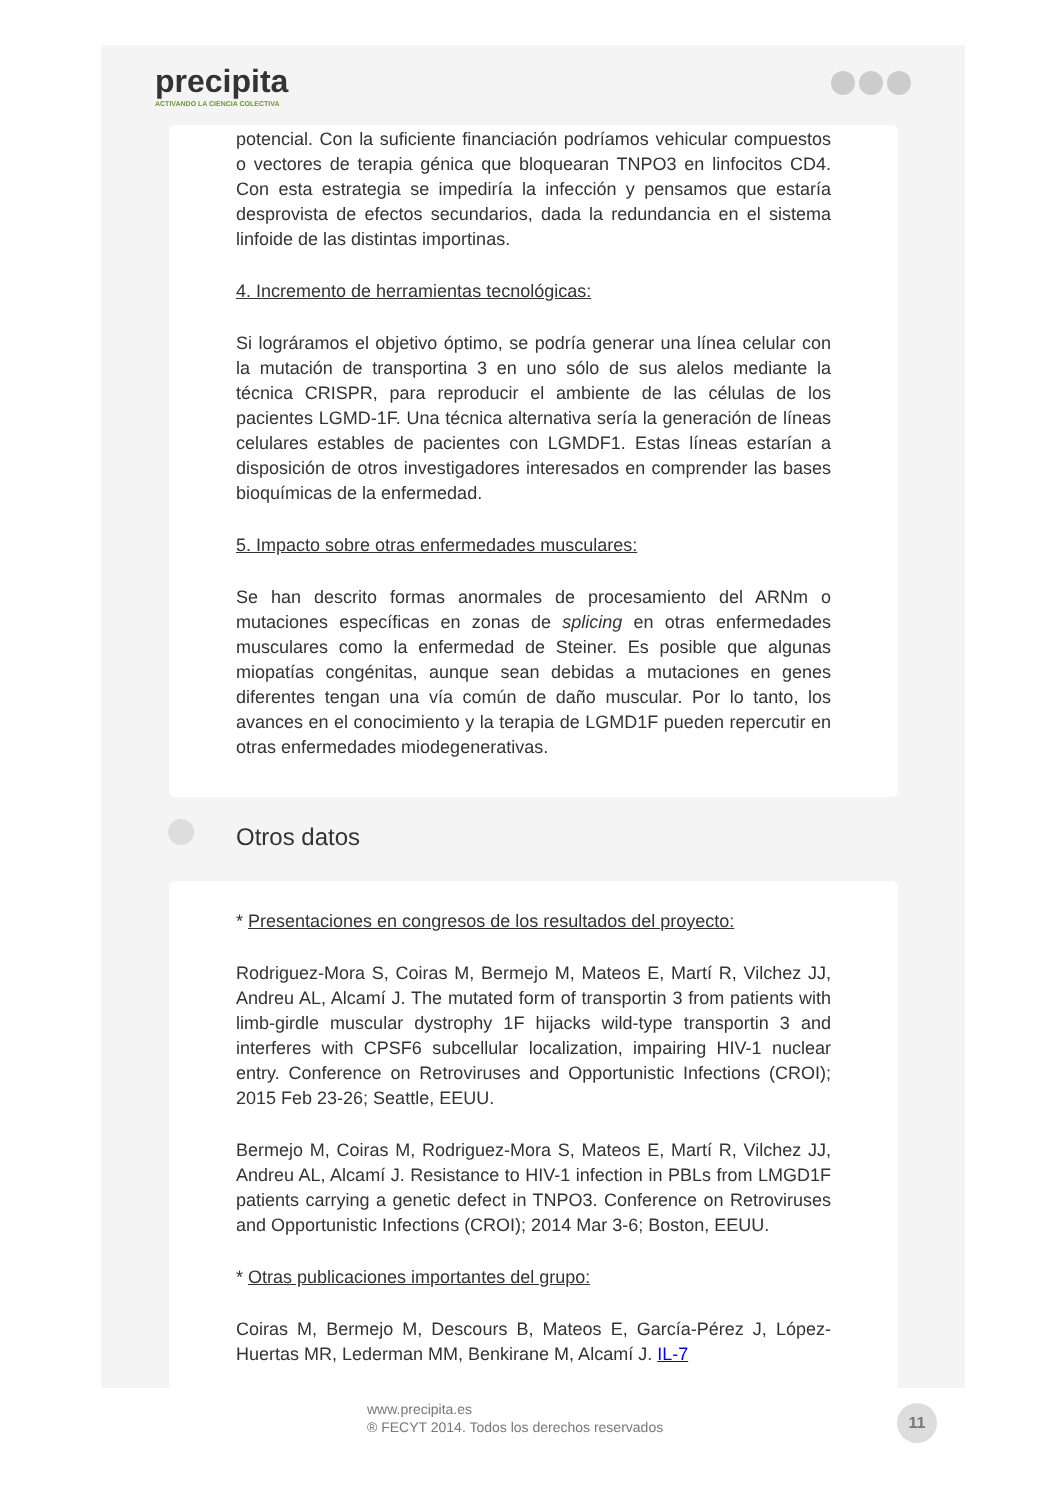precipita
ACTIVANDO LA CIENCIA COLECTIVA
potencial. Con la suficiente financiación podríamos vehicular compuestos o vectores de terapia génica que bloquearan TNPO3 en linfocitos CD4. Con esta estrategia se impediría la infección y pensamos que estaría desprovista de efectos secundarios, dada la redundancia en el sistema linfoide de las distintas importinas.
4. Incremento de herramientas tecnológicas:
Si lográramos el objetivo óptimo, se podría generar una línea celular con la mutación de transportina 3 en uno sólo de sus alelos mediante la técnica CRISPR, para reproducir el ambiente de las células de los pacientes LGMD-1F. Una técnica alternativa sería la generación de líneas celulares estables de pacientes con LGMDF1. Estas líneas estarían a disposición de otros investigadores interesados en comprender las bases bioquímicas de la enfermedad.
5. Impacto sobre otras enfermedades musculares:
Se han descrito formas anormales de procesamiento del ARNm o mutaciones específicas en zonas de splicing en otras enfermedades musculares como la enfermedad de Steiner. Es posible que algunas miopatías congénitas, aunque sean debidas a mutaciones en genes diferentes tengan una vía común de daño muscular. Por lo tanto, los avances en el conocimiento y la terapia de LGMD1F pueden repercutir en otras enfermedades miodegenerativas.
Otros datos
* Presentaciones en congresos de los resultados del proyecto:
Rodriguez-Mora S, Coiras M, Bermejo M, Mateos E, Martí R, Vilchez JJ, Andreu AL, Alcamí J. The mutated form of transportin 3 from patients with limb-girdle muscular dystrophy 1F hijacks wild-type transportin 3 and interferes with CPSF6 subcellular localization, impairing HIV-1 nuclear entry. Conference on Retroviruses and Opportunistic Infections (CROI); 2015 Feb 23-26; Seattle, EEUU.
Bermejo M, Coiras M, Rodriguez-Mora S, Mateos E, Martí R, Vilchez JJ, Andreu AL, Alcamí J. Resistance to HIV-1 infection in PBLs from LMGD1F patients carrying a genetic defect in TNPO3. Conference on Retroviruses and Opportunistic Infections (CROI); 2014 Mar 3-6; Boston, EEUU.
* Otras publicaciones importantes del grupo:
Coiras M, Bermejo M, Descours B, Mateos E, García-Pérez J, López-Huertas MR, Lederman MM, Benkirane M, Alcamí J. IL-7
www.precipita.es
® FECYT 2014. Todos los derechos reservados
11